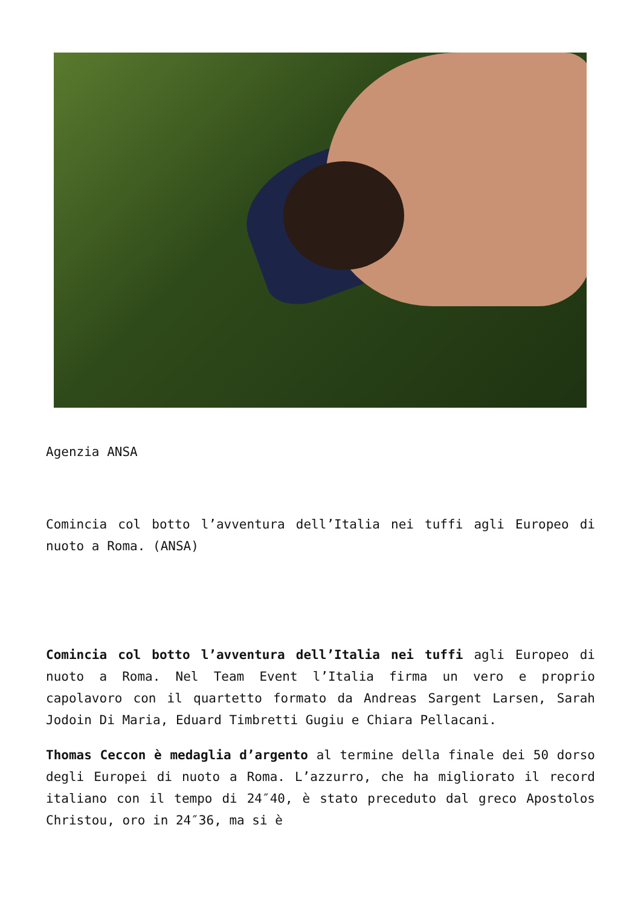Agenzia ANSA
Comincia col botto l’avventura dell’Italia nei tuffi agli Europeo di nuoto a Roma. (ANSA)
Comincia col botto l’avventura dell’Italia nei tuffi agli Europeo di nuoto a Roma. Nel Team Event l’Italia firma un vero e proprio capolavoro con il quartetto formato da Andreas Sargent Larsen, Sarah Jodoin Di Maria, Eduard Timbretti Gugiu e Chiara Pellacani.
Thomas Ceccon è medaglia d’argento al termine della finale dei 50 dorso degli Europei di nuoto a Roma. L’azzurro, che ha migliorato il record italiano con il tempo di 24″40, è stato preceduto dal greco Apostolos Christou, oro in 24″36, ma si è